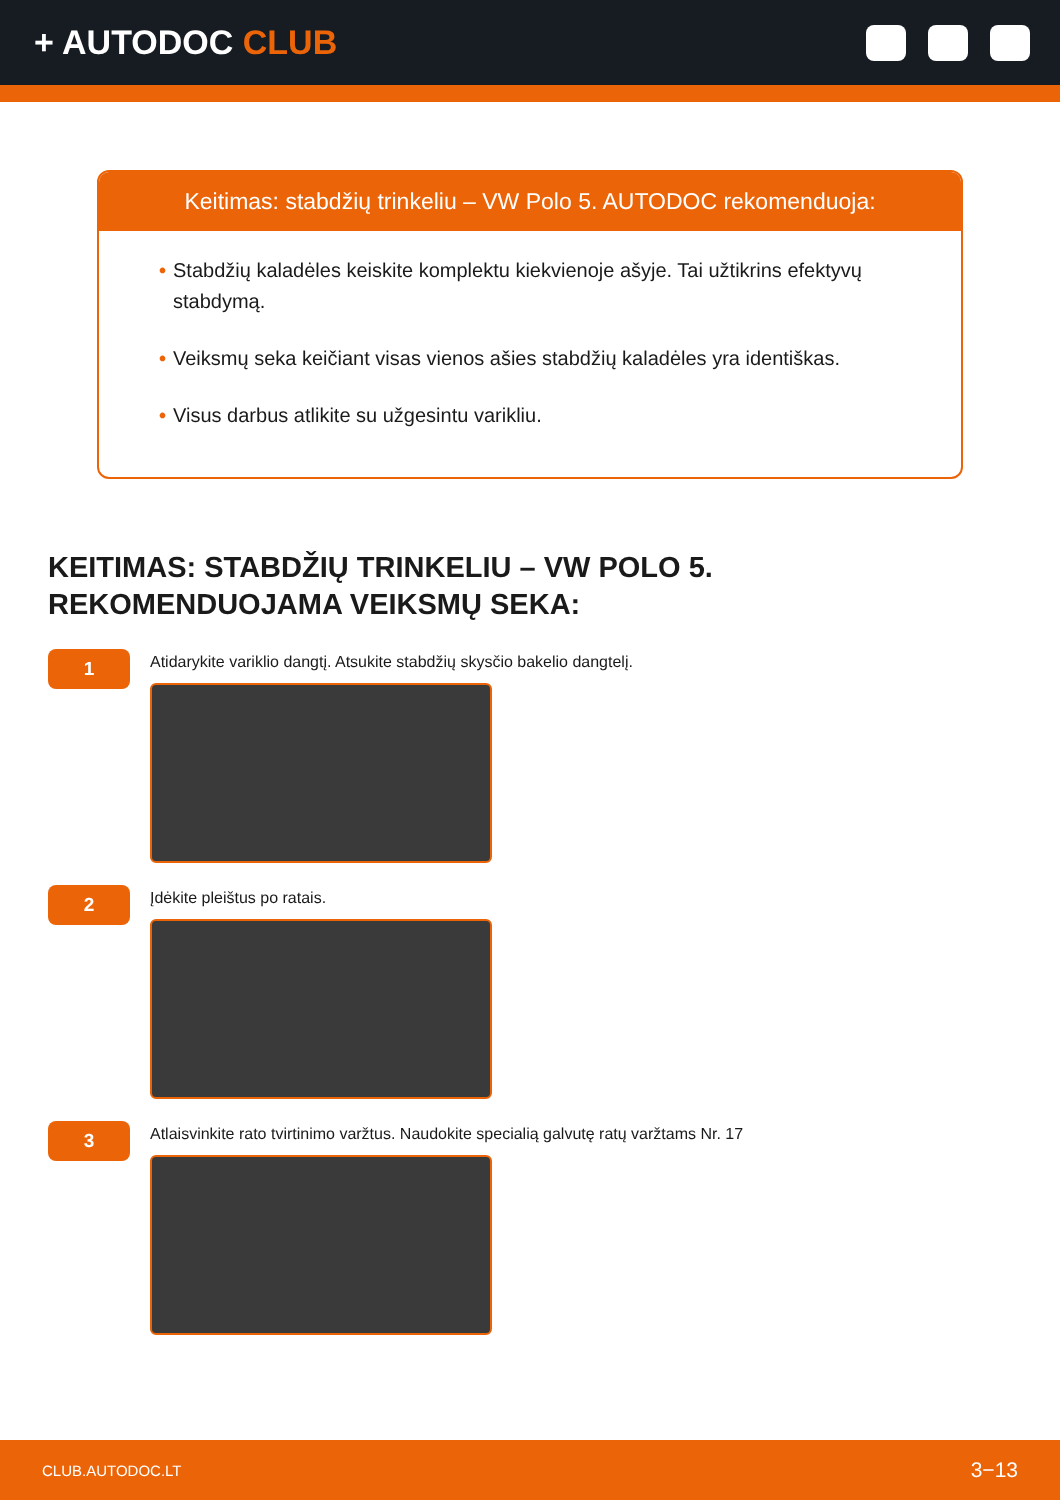+ AUTODOC CLUB
Keitimas: stabdžių trinkeliu – VW Polo 5. AUTODOC rekomenduoja:
• Stabdžių kaladėles keiskite komplektu kiekvienoje ašyje. Tai užtikrins efektyvų stabdymą.
• Veiksmų seka keičiant visas vienos ašies stabdžių kaladėles yra identiškas.
• Visus darbus atlikite su užgesintu varikliu.
KEITIMAS: STABDŽIŲ TRINKELIU – VW POLO 5.
REKOMENDUOJAMA VEIKSMŲ SEKA:
1
Atidarykite variklio dangtį. Atsukite stabdžių skysčio bakelio dangtelį.
2
Įdėkite pleištus po ratais.
3
Atlaisvinkite rato tvirtinimo varžtus. Naudokite specialią galvutę ratų varžtams Nr. 17
CLUB.AUTODOC.LT 3−13